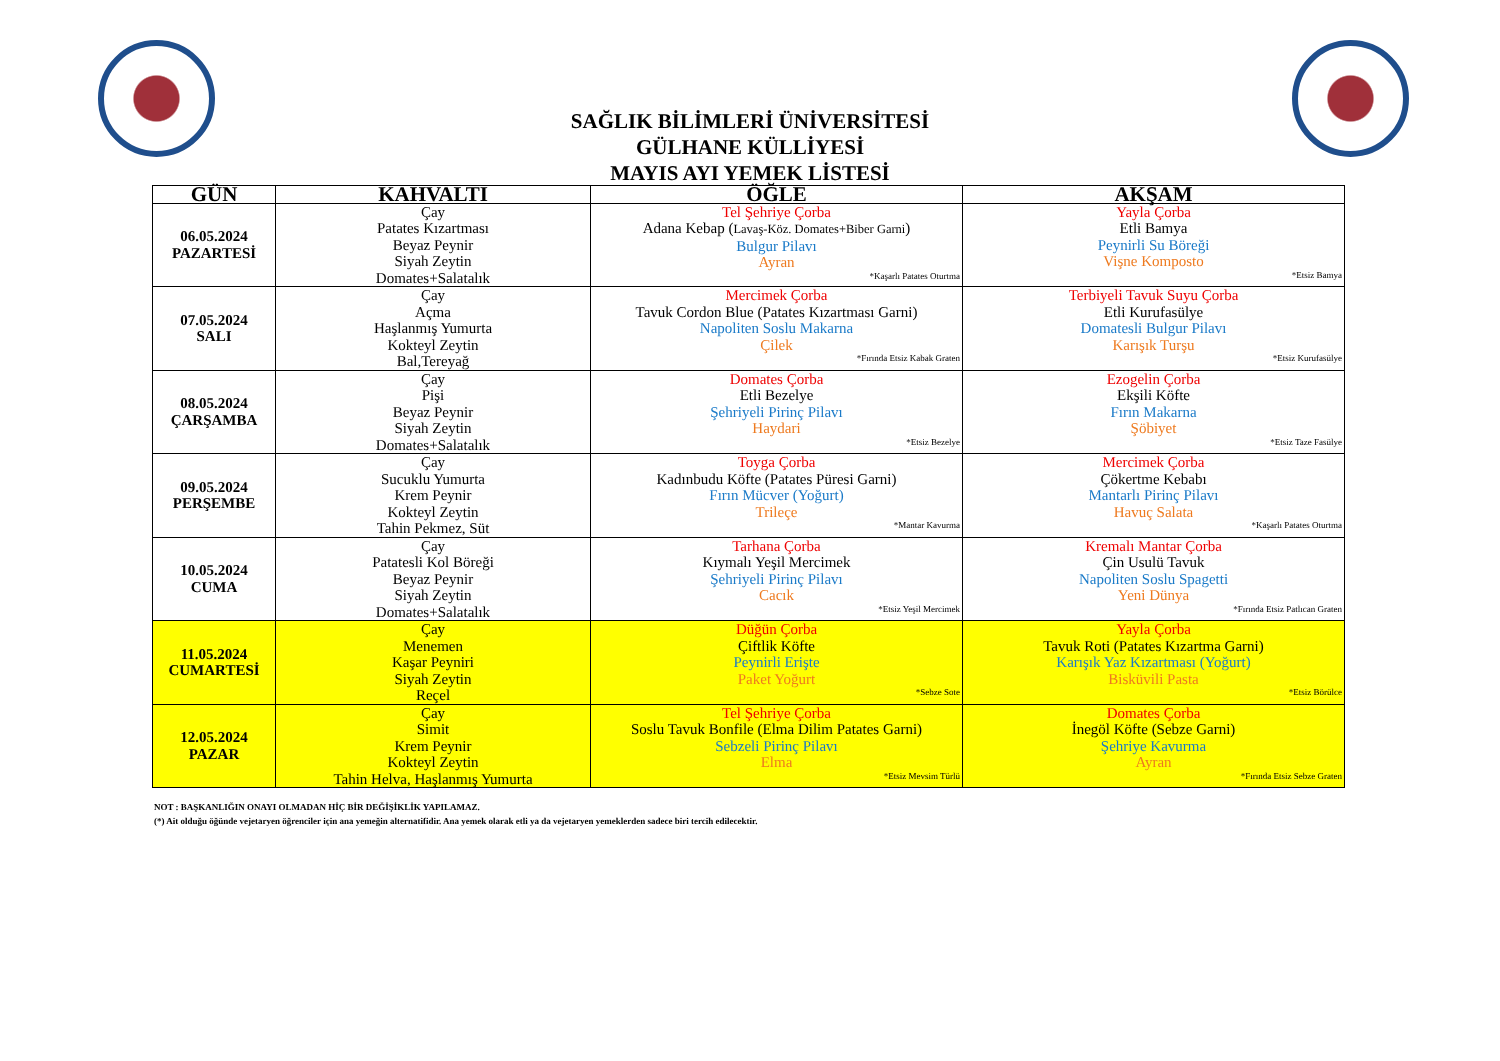SAĞLIK BİLİMLERİ ÜNİVERSİTESİ
GÜLHANE KÜLLİYESİ
MAYIS AYI YEMEK LİSTESİ
| GÜN | KAHVALTI | ÖĞLE | AKŞAM |
| --- | --- | --- | --- |
| 06.05.2024 PAZARTESİ | Çay Patates Kızartması Beyaz Peynir Siyah Zeytin Domates+Salatalık | Tel Şehriye Çorba Adana Kebap ( Lavaş-Köz. Domates+Biber Garni ) Bulgur Pilavı Ayran *Kaşarlı Patates Oturtma | Yayla Çorba Etli Bamya Peynirli Su Böreği Vişne Komposto *Etsiz Bamya |
| 07.05.2024 SALI | Çay Açma Haşlanmış Yumurta Kokteyl Zeytin Bal,Tereyağ | Mercimek Çorba Tavuk Cordon Blue (Patates Kızartması Garni) Napoliten Soslu Makarna Çilek *Fırında Etsiz Kabak Graten | Terbiyeli Tavuk Suyu Çorba Etli Kurufasülye Domatesli Bulgur Pilavı Karışık Turşu *Etsiz Kurufasülye |
| 08.05.2024 ÇARŞAMBA | Çay Pişi Beyaz Peynir Siyah Zeytin Domates+Salatalık | Domates Çorba Etli Bezelye Şehriyeli Pirinç Pilavı Haydari *Etsiz Bezelye | Ezogelin Çorba Ekşili Köfte Fırın Makarna Şöbiyet *Etsiz Taze Fasülye |
| 09.05.2024 PERŞEMBE | Çay Sucuklu Yumurta Krem Peynir Kokteyl Zeytin Tahin Pekmez, Süt | Toyga Çorba Kadınbudu Köfte (Patates Püresi Garni) Fırın Mücver (Yoğurt) Trileçe *Mantar Kavurma | Mercimek Çorba Çökertme Kebabı Mantarlı Pirinç Pilavı Havuç Salata *Kaşarlı Patates Oturtma |
| 10.05.2024 CUMA | Çay Patatesli Kol Böreği Beyaz Peynir Siyah Zeytin Domates+Salatalık | Tarhana Çorba Kıymalı Yeşil Mercimek Şehriyeli Pirinç Pilavı Cacık *Etsiz Yeşil Mercimek | Kremalı Mantar Çorba Çin Usulü Tavuk Napoliten Soslu Spagetti Yeni Dünya *Fırında Etsiz Patlıcan Graten |
| 11.05.2024 CUMARTESİ | Çay Menemen Kaşar Peyniri Siyah Zeytin Reçel | Düğün Çorba Çiftlik Köfte Peynirli Erişte Paket Yoğurt *Sebze Sote | Yayla Çorba Tavuk Roti (Patates Kızartma Garni) Karışık Yaz Kızartması (Yoğurt) Bisküvili Pasta *Etsiz Börülce |
| 12.05.2024 PAZAR | Çay Simit Krem Peynir Kokteyl Zeytin Tahin Helva, Haşlanmış Yumurta | Tel Şehriye Çorba Soslu Tavuk Bonfile (Elma Dilim Patates Garni) Sebzeli Pirinç Pilavı Elma *Etsiz Mevsim Türlü | Domates Çorba İnegöl Köfte (Sebze Garni) Şehriye Kavurma Ayran *Fırında Etsiz Sebze Graten |
NOT : BAŞKANLIĞIN ONAYI OLMADAN HİÇ BİR DEĞİŞİKLİK YAPILAMAZ.
(*) Ait olduğu öğünde vejetaryen öğrenciler için ana yemeğin alternatifidir. Ana yemek olarak etli ya da vejetaryen yemeklerden sadece biri tercih edilecektir.